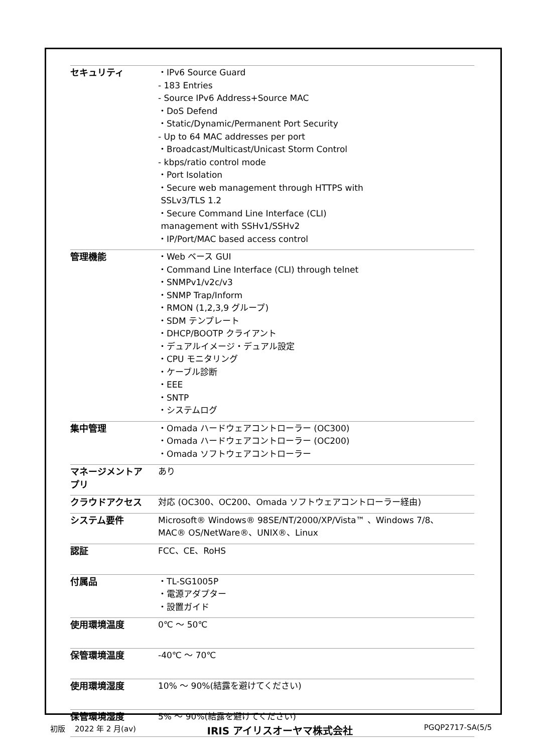| セキュリティ | ・IPv6 Source Guard - 183 Entries - Source IPv6 Address+Source MAC ・DoS Defend ・Static/Dynamic/Permanent Port Security - Up to 64 MAC addresses per port ・Broadcast/Multicast/Unicast Storm Control - kbps/ratio control mode ・Port Isolation ・Secure web management through HTTPS with SSLv3/TLS 1.2 ・Secure Command Line Interface (CLI) management with SSHv1/SSHv2 ・IP/Port/MAC based access control |
| 管理機能 | ・Web ベース GUI ・Command Line Interface (CLI) through telnet ・SNMPv1/v2c/v3 ・SNMP Trap/Inform ・RMON (1,2,3,9 グループ) ・SDM テンプレート ・DHCP/BOOTP クライアント ・デュアルイメージ・デュアル設定 ・CPU モニタリング ・ケーブル診断 ・EEE ・SNTP ・システムログ |
| 集中管理 | ・Omada ハードウェアコントローラー (OC300) ・Omada ハードウェアコントローラー (OC200) ・Omada ソフトウェアコントローラー |
| マネージメントア プリ | あり |
| クラウドアクセス | 対応 (OC300、OC200、Omada ソフトウェアコントローラー経由) |
| システム要件 | Microsoft® Windows® 98SE/NT/2000/XP/Vista™ 、Windows 7/8、 MAC® OS/NetWare®、UNIX®、Linux |
| 認証 | FCC、CE、RoHS |
| 付属品 | ・TL-SG1005P ・電源アダプター ・設置ガイド |
| 使用環境温度 | 0℃ ～ 50℃ |
| 保管環境温度 | -40℃ ～ 70℃ |
| 使用環境湿度 | 10% ～ 90%(結露を避けてください) |
| 保管環境湿度 | 5% ～ 90%(結露を避けてください) |
初版 2022 年 2 月(av) IRIS アイリスオーヤマ株式会社 PGQP2717-SA(5/5